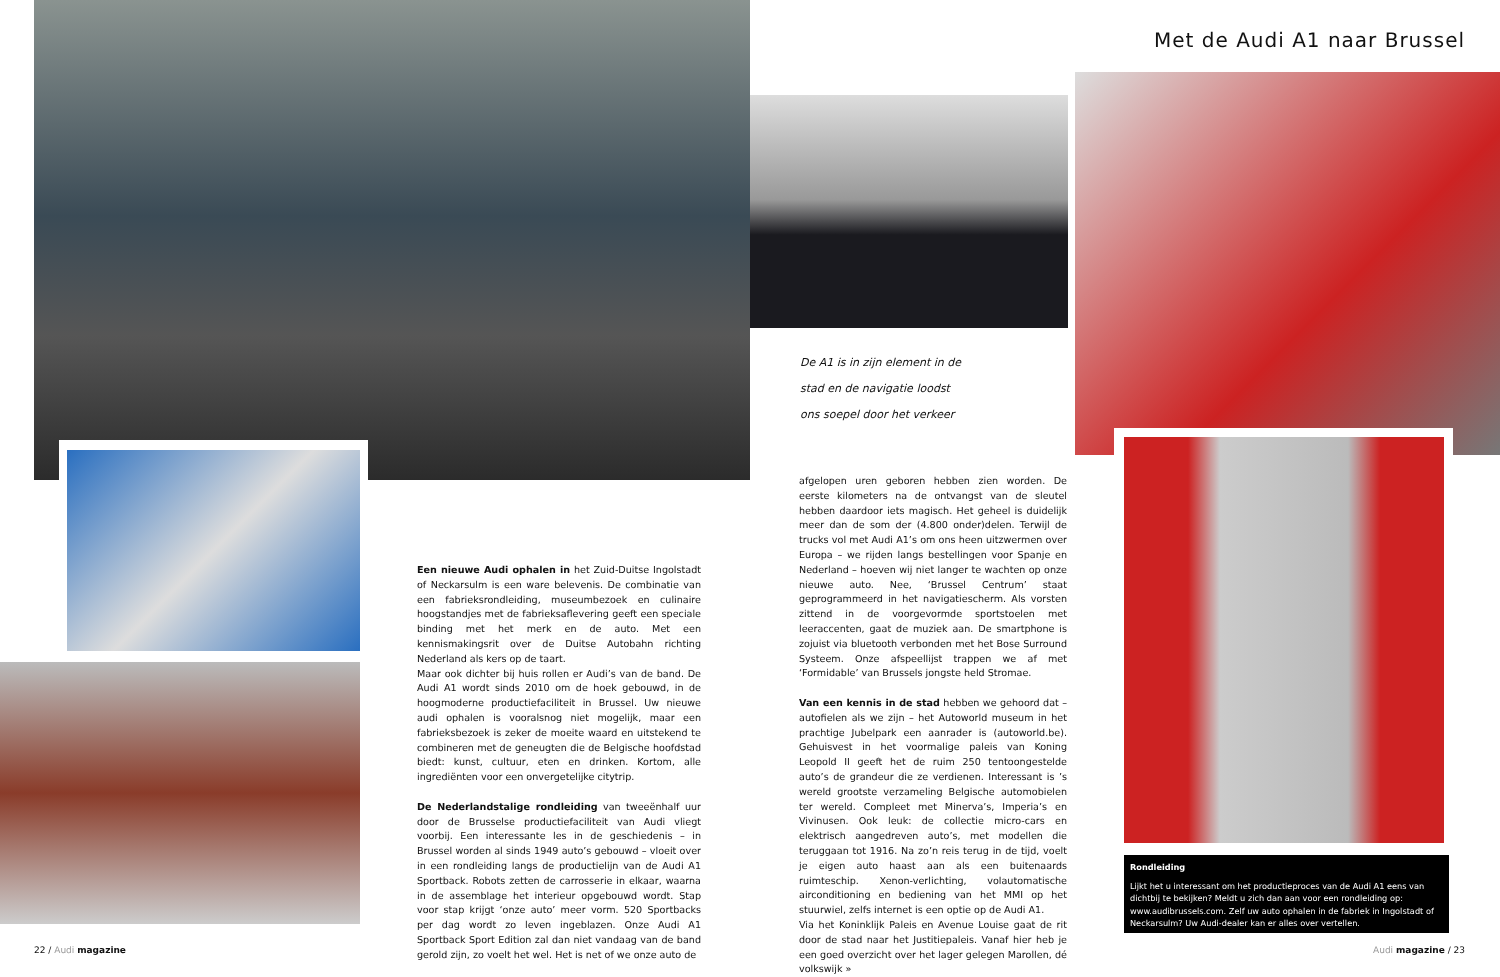Met de Audi A1 naar Brussel
De A1 is in zijn element in de
stad en de navigatie loodst
ons soepel door het verkeer
Een nieuwe Audi ophalen in het Zuid-Duitse Ingolstadt of Neckarsulm is een ware belevenis. De combinatie van een fabrieksrondleiding, museumbezoek en culinaire hoogstandjes met de fabrieksaflevering geeft een speciale binding met het merk en de auto. Met een kennismakingsrit over de Duitse Autobahn richting Nederland als kers op de taart.
Maar ook dichter bij huis rollen er Audi’s van de band. De Audi A1 wordt sinds 2010 om de hoek gebouwd, in de hoogmoderne productiefaciliteit in Brussel. Uw nieuwe audi ophalen is vooralsnog niet mogelijk, maar een fabrieksbezoek is zeker de moeite waard en uitstekend te combineren met de geneugten die de Belgische hoofdstad biedt: kunst, cultuur, eten en drinken. Kortom, alle ingrediënten voor een onvergetelijke citytrip.
De Nederlandstalige rondleiding van tweeënhalf uur door de Brusselse productiefaciliteit van Audi vliegt voorbij. Een interessante les in de geschiedenis – in Brussel worden al sinds 1949 auto’s gebouwd – vloeit over in een rondleiding langs de productielijn van de Audi A1 Sportback. Robots zetten de carrosserie in elkaar, waarna in de assemblage het interieur opgebouwd wordt. Stap voor stap krijgt ‘onze auto’ meer vorm. 520 Sportbacks per dag wordt zo leven ingeblazen. Onze Audi A1 Sportback Sport Edition zal dan niet vandaag van de band gerold zijn, zo voelt het wel. Het is net of we onze auto de
afgelopen uren geboren hebben zien worden. De eerste kilometers na de ontvangst van de sleutel hebben daardoor iets magisch. Het geheel is duidelijk meer dan de som der (4.800 onder)delen. Terwijl de trucks vol met Audi A1’s om ons heen uitzwermen over Europa – we rijden langs bestellingen voor Spanje en Nederland – hoeven wij niet langer te wachten op onze nieuwe auto. Nee, ‘Brussel Centrum’ staat geprogrammeerd in het navigatiescherm. Als vorsten zittend in de voorgevormde sportstoelen met leeraccenten, gaat de muziek aan. De smartphone is zojuist via bluetooth verbonden met het Bose Surround Systeem. Onze afspeellijst trappen we af met ‘Formidable’ van Brussels jongste held Stromae.
Van een kennis in de stad hebben we gehoord dat – autofielen als we zijn – het Autoworld museum in het prachtige Jubelpark een aanrader is (autoworld.be). Gehuisvest in het voormalige paleis van Koning Leopold II geeft het de ruim 250 tentoongestelde auto’s de grandeur die ze verdienen. Interessant is ’s wereld grootste verzameling Belgische automobielen ter wereld. Compleet met Minerva’s, Imperia’s en Vivinusen. Ook leuk: de collectie micro-cars en elektrisch aangedreven auto’s, met modellen die teruggaan tot 1916. Na zo’n reis terug in de tijd, voelt je eigen auto haast aan als een buitenaards ruimteschip. Xenon-verlichting, volautomatische airconditioning en bediening van het MMI op het stuurwiel, zelfs internet is een optie op de Audi A1.
Via het Koninklijk Paleis en Avenue Louise gaat de rit door de stad naar het Justitiepaleis. Vanaf hier heb je een goed overzicht over het lager gelegen Marollen, dé volkswijk »
Rondleiding
Lijkt het u interessant om het productieproces van de Audi A1 eens van dichtbij te bekijken? Meldt u zich dan aan voor een rondleiding op: www.audibrussels.com. Zelf uw auto ophalen in de fabriek in Ingolstadt of Neckarsulm? Uw Audi-dealer kan er alles over vertellen.
22 / Audi magazine Audi magazine / 23